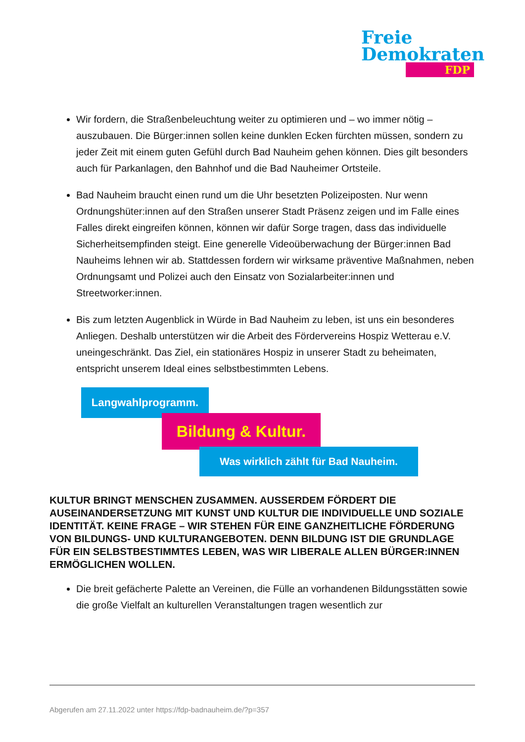Freie
Demokraten
FDP
Wir fordern, die Straßenbeleuchtung weiter zu optimieren und – wo immer nötig – auszubauen. Die Bürger:innen sollen keine dunklen Ecken fürchten müssen, sondern zu jeder Zeit mit einem guten Gefühl durch Bad Nauheim gehen können. Dies gilt besonders auch für Parkanlagen, den Bahnhof und die Bad Nauheimer Ortsteile.
Bad Nauheim braucht einen rund um die Uhr besetzten Polizeiposten. Nur wenn Ordnungshüter:innen auf den Straßen unserer Stadt Präsenz zeigen und im Falle eines Falles direkt eingreifen können, können wir dafür Sorge tragen, dass das individuelle Sicherheitsempfinden steigt. Eine generelle Videoüberwachung der Bürger:innen Bad Nauheims lehnen wir ab. Stattdessen fordern wir wirksame präventive Maßnahmen, neben Ordnungsamt und Polizei auch den Einsatz von Sozialarbeiter:innen und Streetworker:innen.
Bis zum letzten Augenblick in Würde in Bad Nauheim zu leben, ist uns ein besonderes Anliegen. Deshalb unterstützen wir die Arbeit des Fördervereins Hospiz Wetterau e.V. uneingeschränkt. Das Ziel, ein stationäres Hospiz in unserer Stadt zu beheimaten, entspricht unserem Ideal eines selbstbestimmten Lebens.
Langwahlprogramm.
Bildung & Kultur.
Was wirklich zählt für Bad Nauheim.
KULTUR BRINGT MENSCHEN ZUSAMMEN. AUSSERDEM FÖRDERT DIE AUSEINANDERSETZUNG MIT KUNST UND KULTUR DIE INDIVIDUELLE UND SOZIALE IDENTITÄT. KEINE FRAGE – WIR STEHEN FÜR EINE GANZHEITLICHE FÖRDERUNG VON BILDUNGS- UND KULTURANGEBOTEN. DENN BILDUNG IST DIE GRUNDLAGE FÜR EIN SELBSTBESTIMMTES LEBEN, WAS WIR LIBERALE ALLEN BÜRGER:INNEN ERMÖGLICHEN WOLLEN.
Die breit gefächerte Palette an Vereinen, die Fülle an vorhandenen Bildungsstätten sowie die große Vielfalt an kulturellen Veranstaltungen tragen wesentlich zur
Abgerufen am 27.11.2022 unter https://fdp-badnauheim.de/?p=357